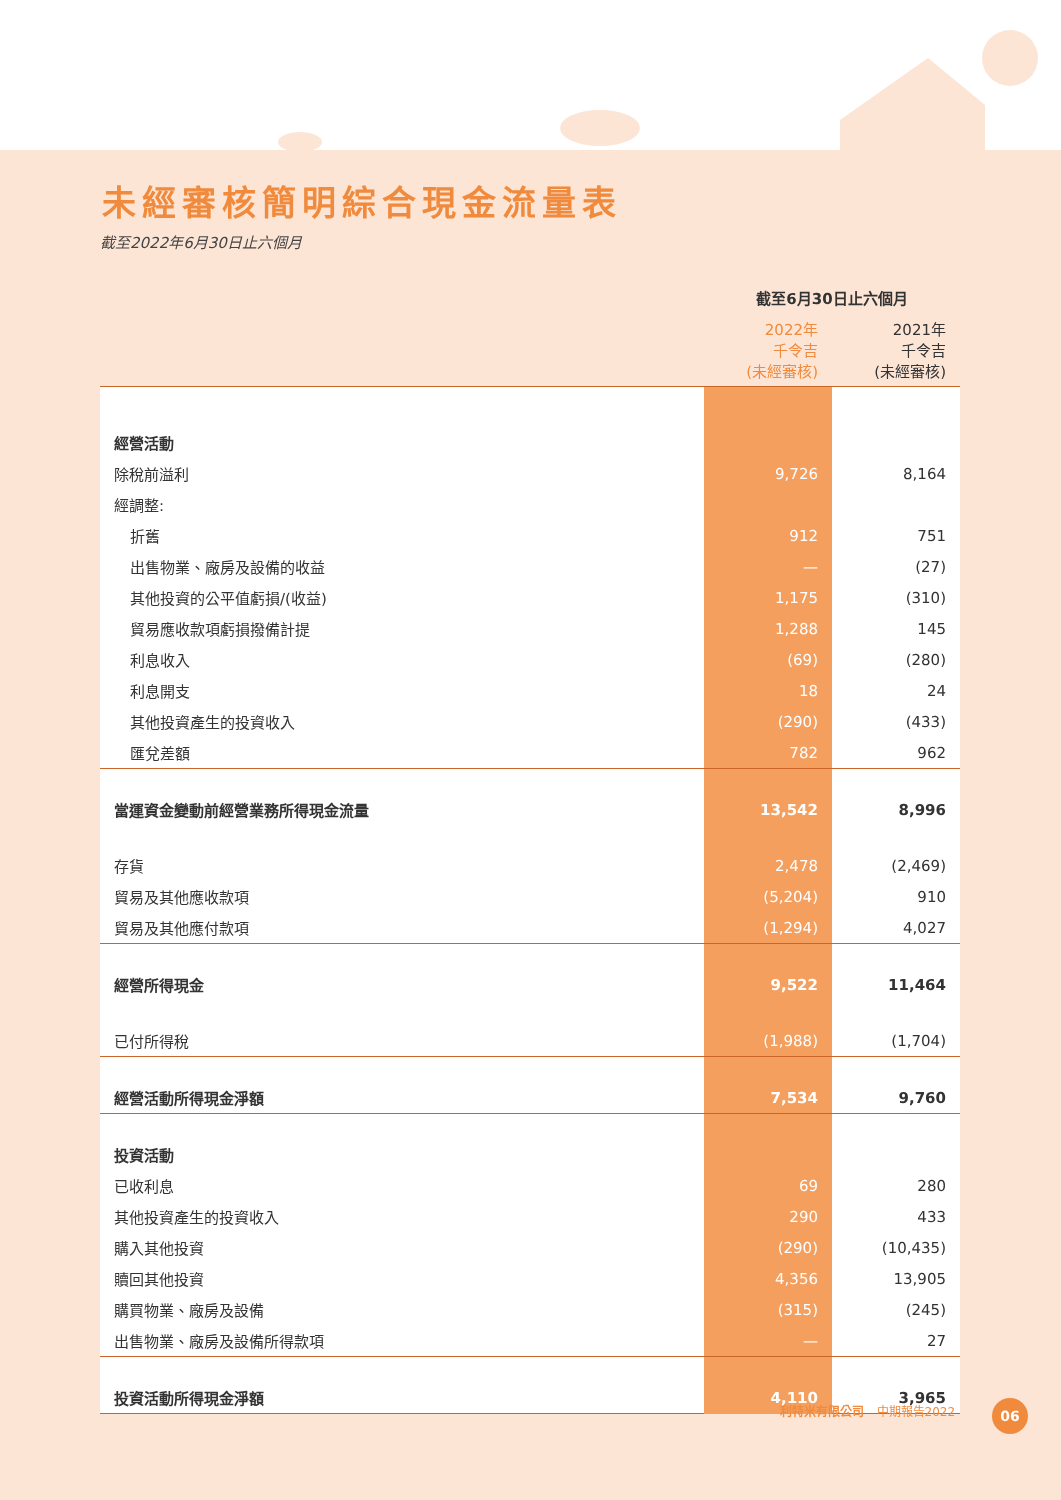未經審核簡明綜合現金流量表
截至2022年6月30日止六個月
| | 截至6月30日止六個月 | |
| --- | --- | --- |
| | 2022年 千令吉 (未經審核) | 2021年 千令吉 (未經審核) |
| 經營活動 | | |
| 除稅前溢利 | 9,726 | 8,164 |
| 經調整: | | |
| 折舊 | 912 | 751 |
| 出售物業、廠房及設備的收益 | — | (27) |
| 其他投資的公平值虧損/(收益) | 1,175 | (310) |
| 貿易應收款項虧損撥備計提 | 1,288 | 145 |
| 利息收入 | (69) | (280) |
| 利息開支 | 18 | 24 |
| 其他投資產生的投資收入 | (290) | (433) |
| 匯兌差額 | 782 | 962 |
| 當運資金變動前經營業務所得現金流量 | 13,542 | 8,996 |
| 存貨 | 2,478 | (2,469) |
| 貿易及其他應收款項 | (5,204) | 910 |
| 貿易及其他應付款項 | (1,294) | 4,027 |
| 經營所得現金 | 9,522 | 11,464 |
| 已付所得稅 | (1,988) | (1,704) |
| 經營活動所得現金淨額 | 7,534 | 9,760 |
| 投資活動 | | |
| 已收利息 | 69 | 280 |
| 其他投資產生的投資收入 | 290 | 433 |
| 購入其他投資 | (290) | (10,435) |
| 贖回其他投資 | 4,356 | 13,905 |
| 購買物業、廠房及設備 | (315) | (245) |
| 出售物業、廠房及設備所得款項 | — | 27 |
| 投資活動所得現金淨額 | 4,110 | 3,965 |
利特米有限公司 中期報告2022 06